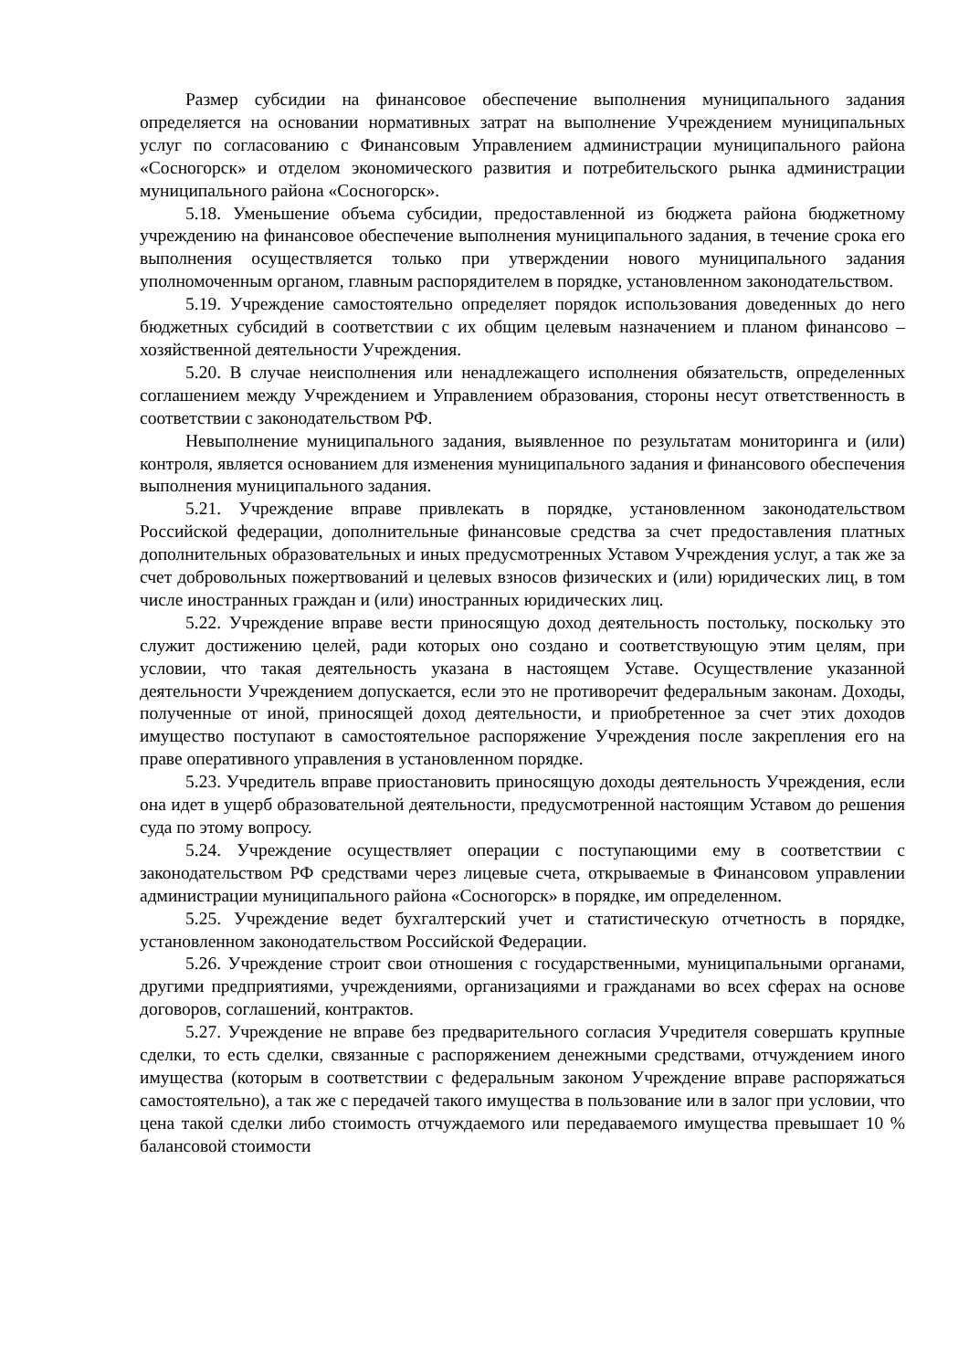Размер субсидии на финансовое обеспечение выполнения муниципального задания определяется на основании нормативных затрат на выполнение Учреждением муниципальных услуг по согласованию с Финансовым Управлением администрации муниципального района «Сосногорск» и отделом экономического развития и потребительского рынка администрации муниципального района «Сосногорск».
5.18. Уменьшение объема субсидии, предоставленной из бюджета района бюджетному учреждению на финансовое обеспечение выполнения муниципального задания, в течение срока его выполнения осуществляется только при утверждении нового муниципального задания уполномоченным органом, главным распорядителем в порядке, установленном законодательством.
5.19. Учреждение самостоятельно определяет порядок использования доведенных до него бюджетных субсидий в соответствии с их общим целевым назначением и планом финансово – хозяйственной деятельности Учреждения.
5.20. В случае неисполнения или ненадлежащего исполнения обязательств, определенных соглашением между Учреждением и Управлением образования, стороны несут ответственность в соответствии с законодательством РФ.
Невыполнение муниципального задания, выявленное по результатам мониторинга и (или) контроля, является основанием для изменения муниципального задания и финансового обеспечения выполнения муниципального задания.
5.21. Учреждение вправе привлекать в порядке, установленном законодательством Российской федерации, дополнительные финансовые средства за счет предоставления платных дополнительных образовательных и иных предусмотренных Уставом Учреждения услуг, а так же за счет добровольных пожертвований и целевых взносов физических и (или) юридических лиц, в том числе иностранных граждан и (или) иностранных юридических лиц.
5.22. Учреждение вправе вести приносящую доход деятельность постольку, поскольку это служит достижению целей, ради которых оно создано и соответствующую этим целям, при условии, что такая деятельность указана в настоящем Уставе. Осуществление указанной деятельности Учреждением допускается, если это не противоречит федеральным законам. Доходы, полученные от иной, приносящей доход деятельности, и приобретенное за счет этих доходов имущество поступают в самостоятельное распоряжение Учреждения после закрепления его на праве оперативного управления в установленном порядке.
5.23. Учредитель вправе приостановить приносящую доходы деятельность Учреждения, если она идет в ущерб образовательной деятельности, предусмотренной настоящим Уставом до решения суда по этому вопросу.
5.24. Учреждение осуществляет операции с поступающими ему в соответствии с законодательством РФ средствами через лицевые счета, открываемые в Финансовом управлении администрации муниципального района «Сосногорск» в порядке, им определенном.
5.25. Учреждение ведет бухгалтерский учет и статистическую отчетность в порядке, установленном законодательством Российской Федерации.
5.26. Учреждение строит свои отношения с государственными, муниципальными органами, другими предприятиями, учреждениями, организациями и гражданами во всех сферах на основе договоров, соглашений, контрактов.
5.27. Учреждение не вправе без предварительного согласия Учредителя совершать крупные сделки, то есть сделки, связанные с распоряжением денежными средствами, отчуждением иного имущества (которым в соответствии с федеральным законом Учреждение вправе распоряжаться самостоятельно), а так же с передачей такого имущества в пользование или в залог при условии, что цена такой сделки либо стоимость отчуждаемого или передаваемого имущества превышает 10 % балансовой стоимости